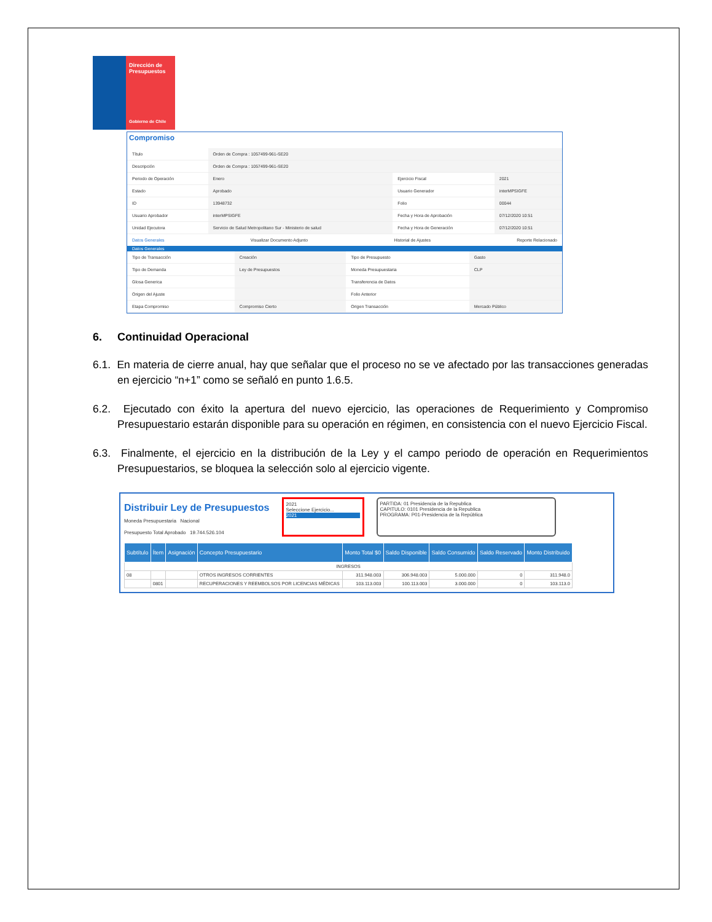Dirección de Presupuestos
Gobierno de Chile
Compromiso
| Título | Orden de Compra : 1057499-961-SE20 | | |
| Descripción | Orden de Compra : 1057499-961-SE20 | | |
| Periodo de Operación | Enero | Ejercicio Fiscal | 2021 |
| Estado | Aprobado | Usuario Generador | interMPSIGFE |
| ID | 13948732 | Folio | 00044 |
| Usuario Aprobador | interMPSIGFE | Fecha y Hora de Aprobación | 07/12/2020 10:51 |
| Unidad Ejecutora | Servicio de Salud Metropolitano Sur - Ministerio de salud | Fecha y Hora de Generación | 07/12/2020 10:51 |
Datos Generales Visualizar Documento Adjunto Historial de Ajustes Reporte Relacionado
Datos Generales
| Tipo de Transacción | Creación | Tipo de Presupuesto | Gasto |
| Tipo de Demanda | Ley de Presupuestos | Moneda Presupuestaria | CLP |
| Glosa Generica | | Transferencia de Datos | |
| Origen del Ajuste | | Folio Anterior | |
| Etapa Compromiso | Compromiso Cierto | Origen Transacción | Mercado Público |
6. Continuidad Operacional
6.1. En materia de cierre anual, hay que señalar que el proceso no se ve afectado por las transacciones generadas en ejercicio “n+1” como se señaló en punto 1.6.5.
6.2. Ejecutado con éxito la apertura del nuevo ejercicio, las operaciones de Requerimiento y Compromiso Presupuestario estarán disponible para su operación en régimen, en consistencia con el nuevo Ejercicio Fiscal.
6.3. Finalmente, el ejercicio en la distribución de la Ley y el campo periodo de operación en Requerimientos Presupuestarios, se bloquea la selección solo al ejercicio vigente.
Distribuir Ley de Presupuestos
Moneda Presupuestaria Nacional
Presupuesto Total Aprobado 19.744.526.104
2021
Seleccione Ejercicio...
2021
PARTIDA: 01 Presidencia de la Republica
CAPITULO: 0101 Presidencia de la Republica
PROGRAMA: P01-Presidencia de la República
| Subtítulo | Ítem | Asignación | Concepto Presupuestario | Monto Total $0 | Saldo Disponible | Saldo Consumido | Saldo Reservado | Monto Distribuido |
| --- | --- | --- | --- | --- | --- | --- | --- | --- |
| INGRESOS | | | | | | | | |
| 08 | | | OTROS INGRESOS CORRIENTES | 311.948.003 | 306.948.003 | 5.000.000 | 0 | 311.948.0 |
| | 0801 | | RECUPERACIONES Y REEMBOLSOS POR LICENCIAS MÉDICAS | 103.113.003 | 100.113.003 | 3.000.000 | 0 | 103.113.0 |